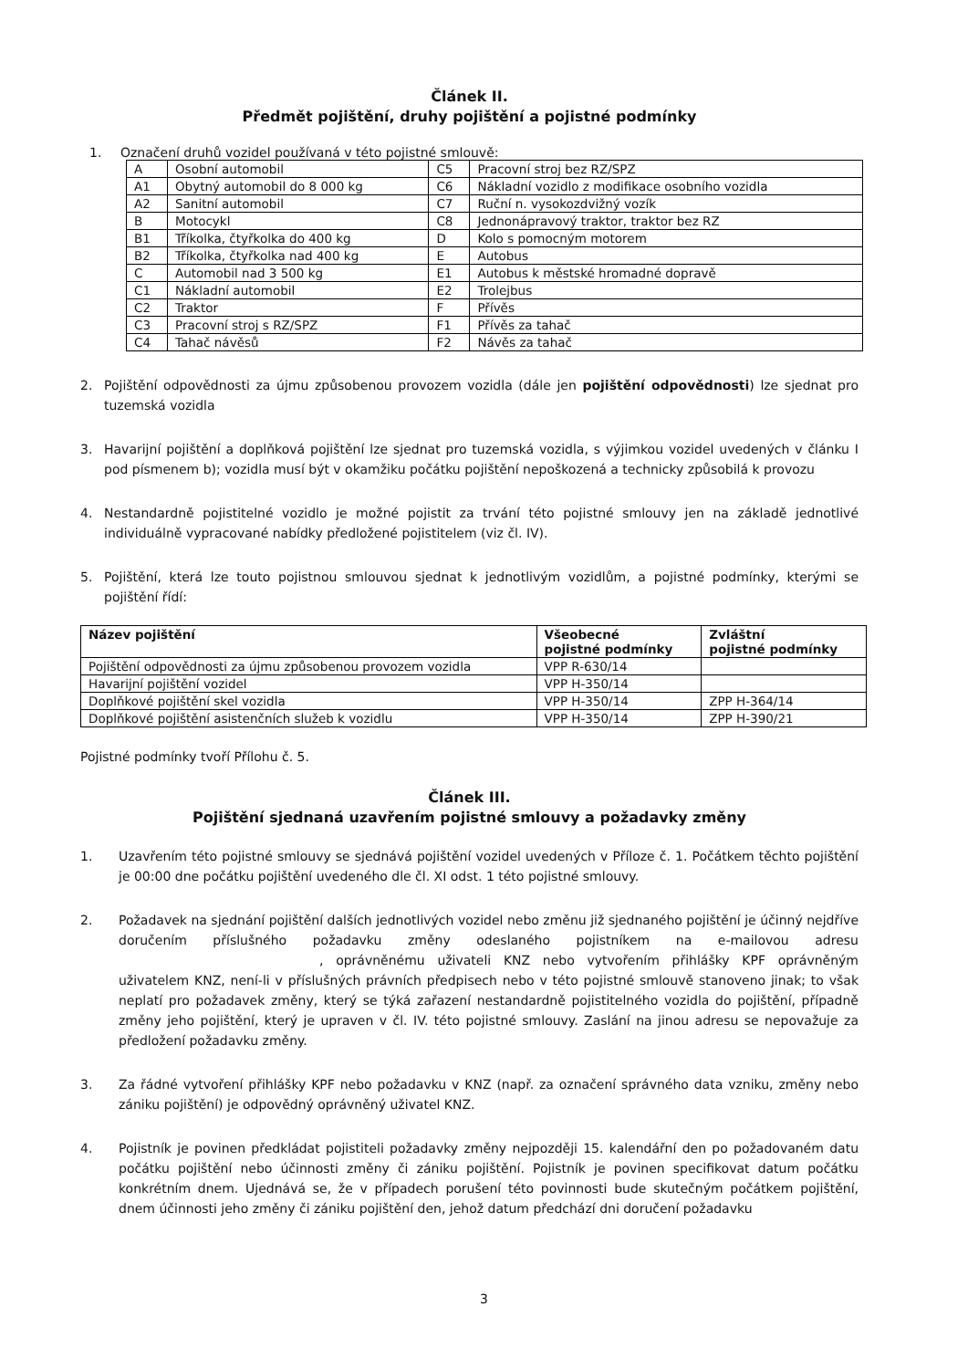Článek II.
Předmět pojištění, druhy pojištění a pojistné podmínky
1. Označení druhů vozidel používaná v této pojistné smlouvě:
| A | Osobní automobil | C5 | Pracovní stroj bez RZ/SPZ |
| A1 | Obytný automobil do 8 000 kg | C6 | Nákladní vozidlo z modifikace osobního vozidla |
| A2 | Sanitní automobil | C7 | Ruční n. vysokozdvižný vozík |
| B | Motocykl | C8 | Jednonápravový traktor, traktor bez RZ |
| B1 | Tříkolka, čtyřkolka do 400 kg | D | Kolo s pomocným motorem |
| B2 | Tříkolka, čtyřkolka nad 400 kg | E | Autobus |
| C | Automobil nad 3 500 kg | E1 | Autobus k městské hromadné dopravě |
| C1 | Nákladní automobil | E2 | Trolejbus |
| C2 | Traktor | F | Přívěs |
| C3 | Pracovní stroj s RZ/SPZ | F1 | Přívěs za tahač |
| C4 | Tahač návěsů | F2 | Návěs za tahač |
2. Pojištění odpovědnosti za újmu způsobenou provozem vozidla (dále jen pojištění odpovědnosti) lze sjednat pro tuzemská vozidla
3. Havarijní pojištění a doplňková pojištění lze sjednat pro tuzemská vozidla, s výjimkou vozidel uvedených v článku I pod písmenem b); vozidla musí být v okamžiku počátku pojištění nepoškozená a technicky způsobilá k provozu
4. Nestandardně pojistitelné vozidlo je možné pojistit za trvání této pojistné smlouvy jen na základě jednotlivé individuálně vypracované nabídky předložené pojistitelem (viz čl. IV).
5. Pojištění, která lze touto pojistnou smlouvou sjednat k jednotlivým vozidlům, a pojistné podmínky, kterými se pojištění řídí:
| Název pojištění | Všeobecné pojistné podmínky | Zvláštní pojistné podmínky |
| --- | --- | --- |
| Pojištění odpovědnosti za újmu způsobenou provozem vozidla | VPP R-630/14 | |
| Havarijní pojištění vozidel | VPP H-350/14 | |
| Doplňkové pojištění skel vozidla | VPP H-350/14 | ZPP H-364/14 |
| Doplňkové pojištění asistenčních služeb k vozidlu | VPP H-350/14 | ZPP H-390/21 |
Pojistné podmínky tvoří Přílohu č. 5.
Článek III.
Pojištění sjednaná uzavřením pojistné smlouvy a požadavky změny
1. Uzavřením této pojistné smlouvy se sjednává pojištění vozidel uvedených v Příloze č. 1. Počátkem těchto pojištění je 00:00 dne počátku pojištění uvedeného dle čl. XI odst. 1 této pojistné smlouvy.
2. Požadavek na sjednání pojištění dalších jednotlivých vozidel nebo změnu již sjednaného pojištění je účinný nejdříve doručením příslušného požadavku změny odeslaného pojistníkem na e-mailovou adresu , oprávněnému uživateli KNZ nebo vytvořením přihlášky KPF oprávněným uživatelem KNZ, není-li v příslušných právních předpisech nebo v této pojistné smlouvě stanoveno jinak; to však neplatí pro požadavek změny, který se týká zařazení nestandardně pojistitelného vozidla do pojištění, případně změny jeho pojištění, který je upraven v čl. IV. této pojistné smlouvy. Zaslání na jinou adresu se nepovažuje za předložení požadavku změny.
3. Za řádné vytvoření přihlášky KPF nebo požadavku v KNZ (např. za označení správného data vzniku, změny nebo zániku pojištění) je odpovědný oprávněný uživatel KNZ.
4. Pojistník je povinen předkládat pojistiteli požadavky změny nejpozději 15. kalendářní den po požadovaném datu počátku pojištění nebo účinnosti změny či zániku pojištění. Pojistník je povinen specifikovat datum počátku konkrétním dnem. Ujednává se, že v případech porušení této povinnosti bude skutečným počátkem pojištění, dnem účinnosti jeho změny či zániku pojištění den, jehož datum předchází dni doručení požadavku
3